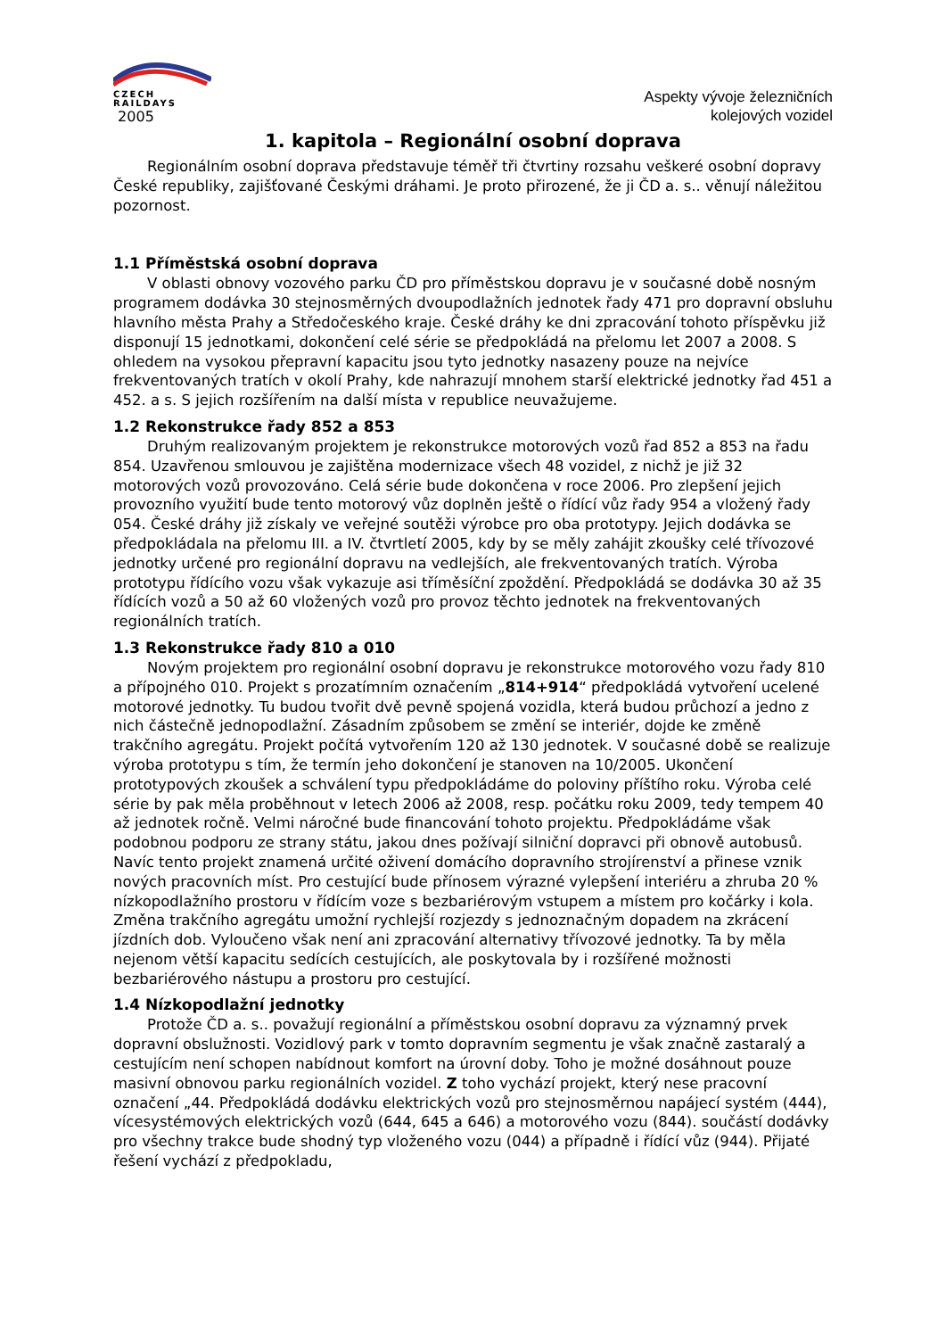CZECH
RAILDAYS
2005
Aspekty vývoje železničních
kolejových vozidel
1. kapitola – Regionální osobní doprava
Regionálním osobní doprava představuje téměř tři čtvrtiny rozsahu veškeré osobní dopravy České republiky, zajišťované Českými dráhami. Je proto přirozené, že ji ČD a. s.. věnují náležitou pozornost.
1.1 Příměstská osobní doprava
V oblasti obnovy vozového parku ČD pro příměstskou dopravu je v současné době nosným programem dodávka 30 stejnosměrných dvoupodlažních jednotek řady 471 pro dopravní obsluhu hlavního města Prahy a Středočeského kraje. České dráhy ke dni zpracování tohoto příspěvku již disponují 15 jednotkami, dokončení celé série se předpokládá na přelomu let 2007 a 2008. S ohledem na vysokou přepravní kapacitu jsou tyto jednotky nasazeny pouze na nejvíce frekventovaných tratích v okolí Prahy, kde nahrazují mnohem starší elektrické jednotky řad 451 a 452. a s. S jejich rozšířením na další místa v republice neuvažujeme.
1.2 Rekonstrukce řady 852 a 853
Druhým realizovaným projektem je rekonstrukce motorových vozů řad 852 a 853 na řadu 854. Uzavřenou smlouvou je zajištěna modernizace všech 48 vozidel, z nichž je již 32 motorových vozů provozováno. Celá série bude dokončena v roce 2006. Pro zlepšení jejich provozního využití bude tento motorový vůz doplněn ještě o řídící vůz řady 954 a vložený řady 054. České dráhy již získaly ve veřejné soutěži výrobce pro oba prototypy. Jejich dodávka se předpokládala na přelomu III. a IV. čtvrtletí 2005, kdy by se měly zahájit zkoušky celé třívozové jednotky určené pro regionální dopravu na vedlejších, ale frekventovaných tratích. Výroba prototypu řídícího vozu však vykazuje asi tříměsíční zpoždění. Předpokládá se dodávka 30 až 35 řídících vozů a 50 až 60 vložených vozů pro provoz těchto jednotek na frekventovaných regionálních tratích.
1.3 Rekonstrukce řady 810 a 010
Novým projektem pro regionální osobní dopravu je rekonstrukce motorového vozu řady 810 a přípojného 010. Projekt s prozatímním označením „814+914“ předpokládá vytvoření ucelené motorové jednotky. Tu budou tvořit dvě pevně spojená vozidla, která budou průchozí a jedno z nich částečně jednopodlažní. Zásadním způsobem se změní se interiér, dojde ke změně trakčního agregátu. Projekt počítá vytvořením 120 až 130 jednotek. V současné době se realizuje výroba prototypu s tím, že termín jeho dokončení je stanoven na 10/2005. Ukončení prototypových zkoušek a schválení typu předpokládáme do poloviny příštího roku. Výroba celé série by pak měla proběhnout v letech 2006 až 2008, resp. počátku roku 2009, tedy tempem 40 až jednotek ročně. Velmi náročné bude financování tohoto projektu. Předpokládáme však podobnou podporu ze strany státu, jakou dnes požívají silniční dopravci při obnově autobusů. Navíc tento projekt znamená určité oživení domácího dopravního strojírenství a přinese vznik nových pracovních míst. Pro cestující bude přínosem výrazné vylepšení interiéru a zhruba 20 % nízkopodlažního prostoru v řídícím voze s bezbariérovým vstupem a místem pro kočárky i kola. Změna trakčního agregátu umožní rychlejší rozjezdy s jednoznačným dopadem na zkrácení jízdních dob. Vyloučeno však není ani zpracování alternativy třívozové jednotky. Ta by měla nejenom větší kapacitu sedících cestujících, ale poskytovala by i rozšířené možnosti bezbariérového nástupu a prostoru pro cestující.
1.4 Nízkopodlažní jednotky
Protože ČD a. s.. považují regionální a příměstskou osobní dopravu za významný prvek dopravní obslužnosti. Vozidlový park v tomto dopravním segmentu je však značně zastaralý a cestujícím není schopen nabídnout komfort na úrovní doby. Toho je možné dosáhnout pouze masivní obnovou parku regionálních vozidel. Z toho vychází projekt, který nese pracovní označení „44. Předpokládá dodávku elektrických vozů pro stejnosměrnou napájecí systém (444), vícesystémových elektrických vozů (644, 645 a 646) a motorového vozu (844). součástí dodávky pro všechny trakce bude shodný typ vloženého vozu (044) a případně i řídící vůz (944). Přijaté řešení vychází z předpokladu,